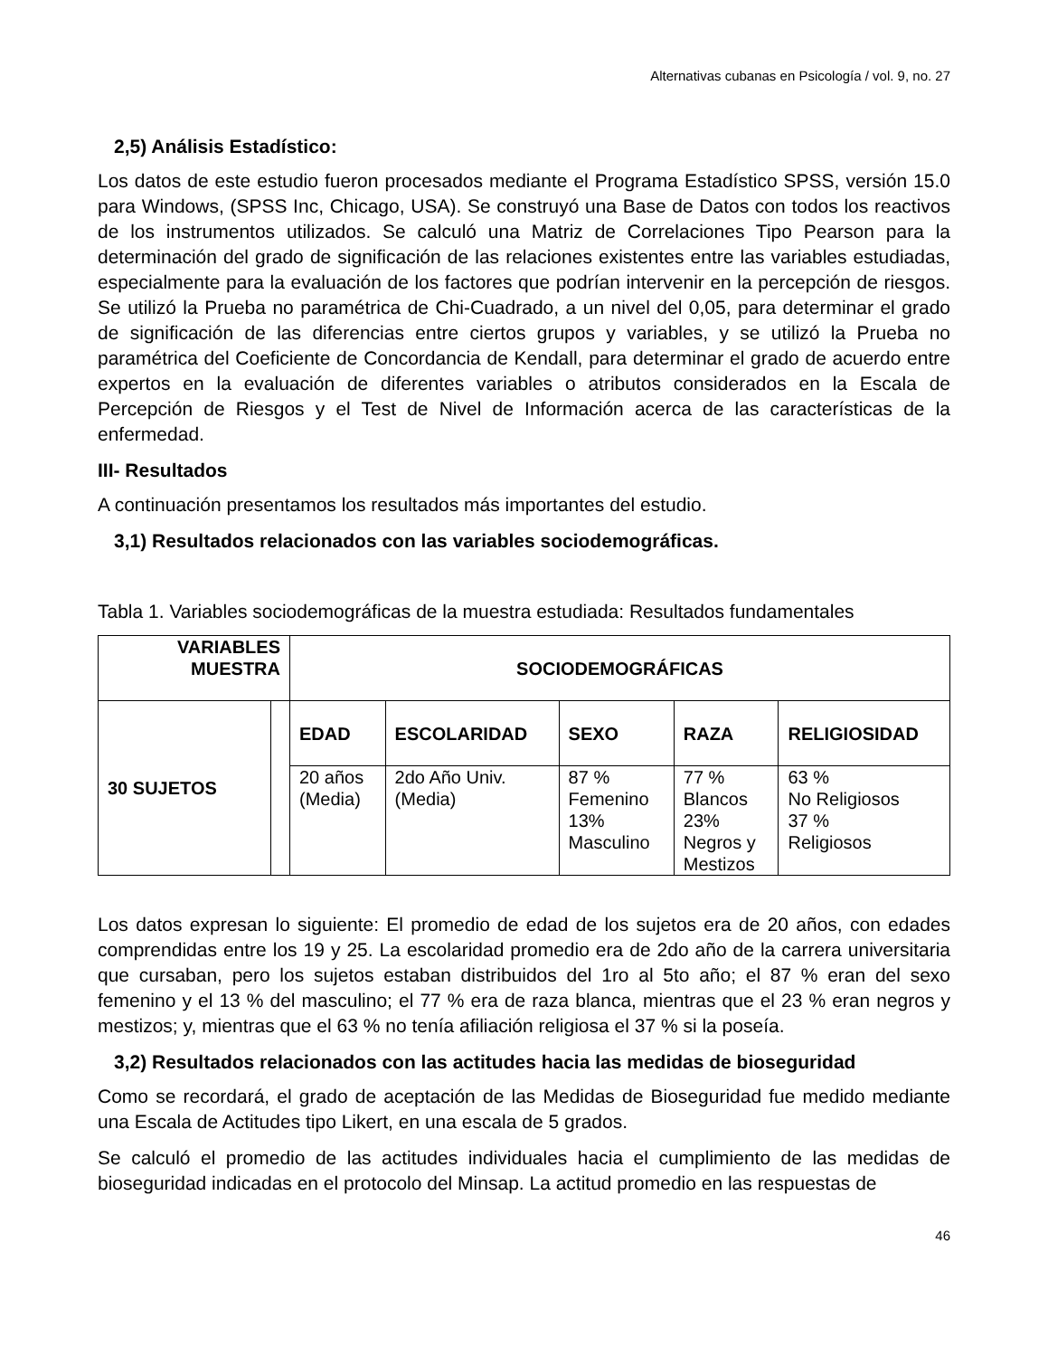Alternativas cubanas en Psicología / vol. 9, no. 27
2,5) Análisis Estadístico:
Los datos de este estudio fueron procesados mediante el Programa Estadístico SPSS, versión 15.0 para Windows, (SPSS Inc, Chicago, USA). Se construyó una Base de Datos con todos los reactivos de los instrumentos utilizados. Se calculó una Matriz de Correlaciones Tipo Pearson para la determinación del grado de significación de las relaciones existentes entre las variables estudiadas, especialmente para la evaluación de los factores que podrían intervenir en la percepción de riesgos. Se utilizó la Prueba no paramétrica de Chi-Cuadrado, a un nivel del 0,05, para determinar el grado de significación de las diferencias entre ciertos grupos y variables, y se utilizó la Prueba no paramétrica del Coeficiente de Concordancia de Kendall, para determinar el grado de acuerdo entre expertos en la evaluación de diferentes variables o atributos considerados en la Escala de Percepción de Riesgos y el Test de Nivel de Información acerca de las características de la enfermedad.
III- Resultados
A continuación presentamos los resultados más importantes del estudio.
3,1) Resultados relacionados con las variables sociodemográficas.
Tabla 1. Variables sociodemográficas de la muestra estudiada: Resultados fundamentales
| VARIABLES MUESTRA | | SOCIODEMOGRÁFICAS | | | | |
| --- | --- | --- | --- | --- | --- | --- |
| 30 SUJETOS | | EDAD | ESCOLARIDAD | SEXO | RAZA | RELIGIOSIDAD |
| | | 20 años (Media) | 2do Año Univ. (Media) | 87 % Femenino 13% Masculino | 77 % Blancos 23% Negros y Mestizos | 63 % No Religiosos 37 % Religiosos |
Los datos expresan lo siguiente: El promedio de edad de los sujetos era de 20 años, con edades comprendidas entre los 19 y 25. La escolaridad promedio era de 2do año de la carrera universitaria que cursaban, pero los sujetos estaban distribuidos del 1ro al 5to año; el 87 % eran del sexo femenino y el 13 % del masculino; el 77 % era de raza blanca, mientras que el 23 % eran negros y mestizos; y, mientras que el 63 % no tenía afiliación religiosa el 37 % si la poseía.
3,2) Resultados relacionados con las actitudes hacia las medidas de bioseguridad
Como se recordará, el grado de aceptación de las Medidas de Bioseguridad fue medido mediante una Escala de Actitudes tipo Likert, en una escala de 5 grados.
Se calculó el promedio de las actitudes individuales hacia el cumplimiento de las medidas de bioseguridad indicadas en el protocolo del Minsap. La actitud promedio en las respuestas de
46